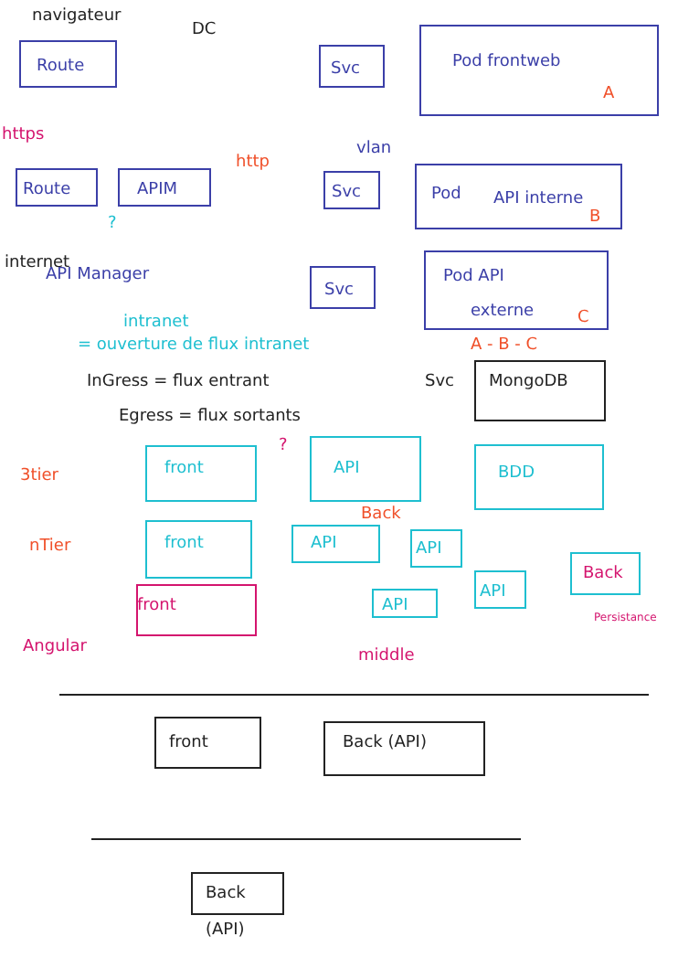navigateur
DC
Route Svc Pod frontweb
A
https
Route APIM
http
vlan
Svc Pod API interne
B
?
internet
API Manager
Svc
Pod API
externe C
intranet
= ouverture de flux intranet A - B - C
InGress = flux entrant Svc MongoDB
Egress = flux sortants
3tier front
?
API BDD
Back
nTier front API API
front API
API
Back
Persistance
Angular middle
front Back (API)
Back
(API)